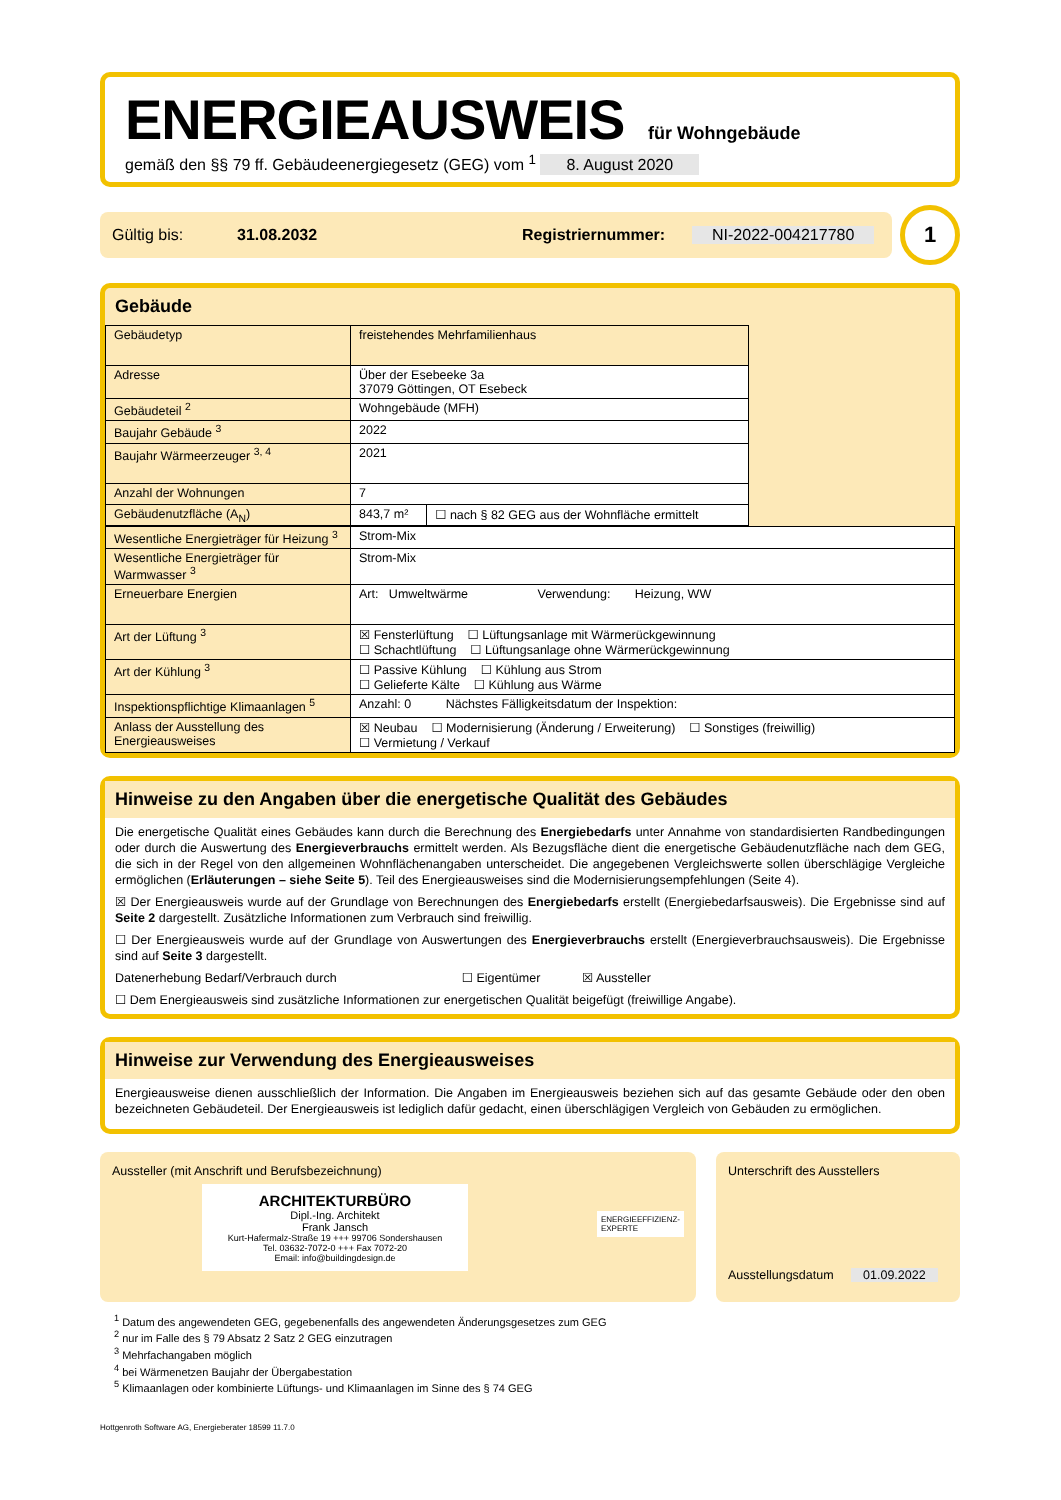ENERGIEAUSWEIS
für Wohngebäude
gemäß den §§ 79 ff. Gebäudeenergiegesetz (GEG) vom <sup>1</sup> 8. August 2020
Gültig bis: 31.08.2032 Registriernummer: NI-2022-004217780
1
Gebäude
| Gebäudetyp | freistehendes Mehrfamilienhaus | | |
| Adresse | Über der Esebeeke 3a 37079 Göttingen, OT Esebeck | | |
| Gebäudeteil <sup>2</sup> | Wohngebäude (MFH) | | |
| Baujahr Gebäude <sup>3</sup> | 2022 | | |
| Baujahr Wärmeerzeuger <sup>3, 4</sup> | 2021 | | |
| Anzahl der Wohnungen | 7 | | |
| Gebäudenutzfläche (A<sub>N</sub>) | 843,7 m² | ☐ nach § 82 GEG aus der Wohnfläche ermittelt | |
| Wesentliche Energieträger für Heizung <sup>3</sup> | Strom-Mix |
| Wesentliche Energieträger für Warmwasser <sup>3</sup> | Strom-Mix |
| Erneuerbare Energien | Art: Umweltwärme Verwendung: Heizung, WW |
| Art der Lüftung <sup>3</sup> | ☒ Fensterlüftung ☐ Lüftungsanlage mit Wärmerückgewinnung ☐ Schachtlüftung ☐ Lüftungsanlage ohne Wärmerückgewinnung |
| Art der Kühlung <sup>3</sup> | ☐ Passive Kühlung ☐ Kühlung aus Strom ☐ Gelieferte Kälte ☐ Kühlung aus Wärme |
| Inspektionspflichtige Klimaanlagen <sup>5</sup> | Anzahl: 0 Nächstes Fälligkeitsdatum der Inspektion: |
| Anlass der Ausstellung des Energieausweises | ☒ Neubau ☐ Modernisierung (Änderung / Erweiterung) ☐ Sonstiges (freiwillig) ☐ Vermietung / Verkauf |
Hinweise zu den Angaben über die energetische Qualität des Gebäudes
Die energetische Qualität eines Gebäudes kann durch die Berechnung des Energiebedarfs unter Annahme von standardisierten Randbedingungen oder durch die Auswertung des Energieverbrauchs ermittelt werden. Als Bezugsfläche dient die energetische Gebäudenutzfläche nach dem GEG, die sich in der Regel von den allgemeinen Wohnflächenangaben unterscheidet. Die angegebenen Vergleichswerte sollen überschlägige Vergleiche ermöglichen (Erläuterungen – siehe Seite 5). Teil des Energieausweises sind die Modernisierungsempfehlungen (Seite 4).
☒ Der Energieausweis wurde auf der Grundlage von Berechnungen des Energiebedarfs erstellt (Energiebedarfsausweis). Die Ergebnisse sind auf Seite 2 dargestellt. Zusätzliche Informationen zum Verbrauch sind freiwillig.
☐ Der Energieausweis wurde auf der Grundlage von Auswertungen des Energieverbrauchs erstellt (Energieverbrauchsausweis). Die Ergebnisse sind auf Seite 3 dargestellt.
Datenerhebung Bedarf/Verbrauch durch ☐ Eigentümer ☒ Aussteller
☐ Dem Energieausweis sind zusätzliche Informationen zur energetischen Qualität beigefügt (freiwillige Angabe).
Hinweise zur Verwendung des Energieausweises
Energieausweise dienen ausschließlich der Information. Die Angaben im Energieausweis beziehen sich auf das gesamte Gebäude oder den oben bezeichneten Gebäudeteil. Der Energieausweis ist lediglich dafür gedacht, einen überschlägigen Vergleich von Gebäuden zu ermöglichen.
Aussteller (mit Anschrift und Berufsbezeichnung)
ARCHITEKTURBÜRO
Dipl.-Ing. Architekt
Frank Jansch
Kurt-Hafermalz-Straße 19 +++ 99706 Sondershausen
Tel. 03632-7072-0 +++ Fax 7072-20
Email: info@buildingdesign.de
ENERGIEEFFIZIENZ-
EXPERTE
Unterschrift des Ausstellers
Ausstellungsdatum 01.09.2022
<sup>1</sup> Datum des angewendeten GEG, gegebenenfalls des angewendeten Änderungsgesetzes zum GEG
<sup>2</sup> nur im Falle des § 79 Absatz 2 Satz 2 GEG einzutragen
<sup>3</sup> Mehrfachangaben möglich
<sup>4</sup> bei Wärmenetzen Baujahr der Übergabestation
<sup>5</sup> Klimaanlagen oder kombinierte Lüftungs- und Klimaanlagen im Sinne des § 74 GEG
Hottgenroth Software AG, Energieberater 18599 11.7.0